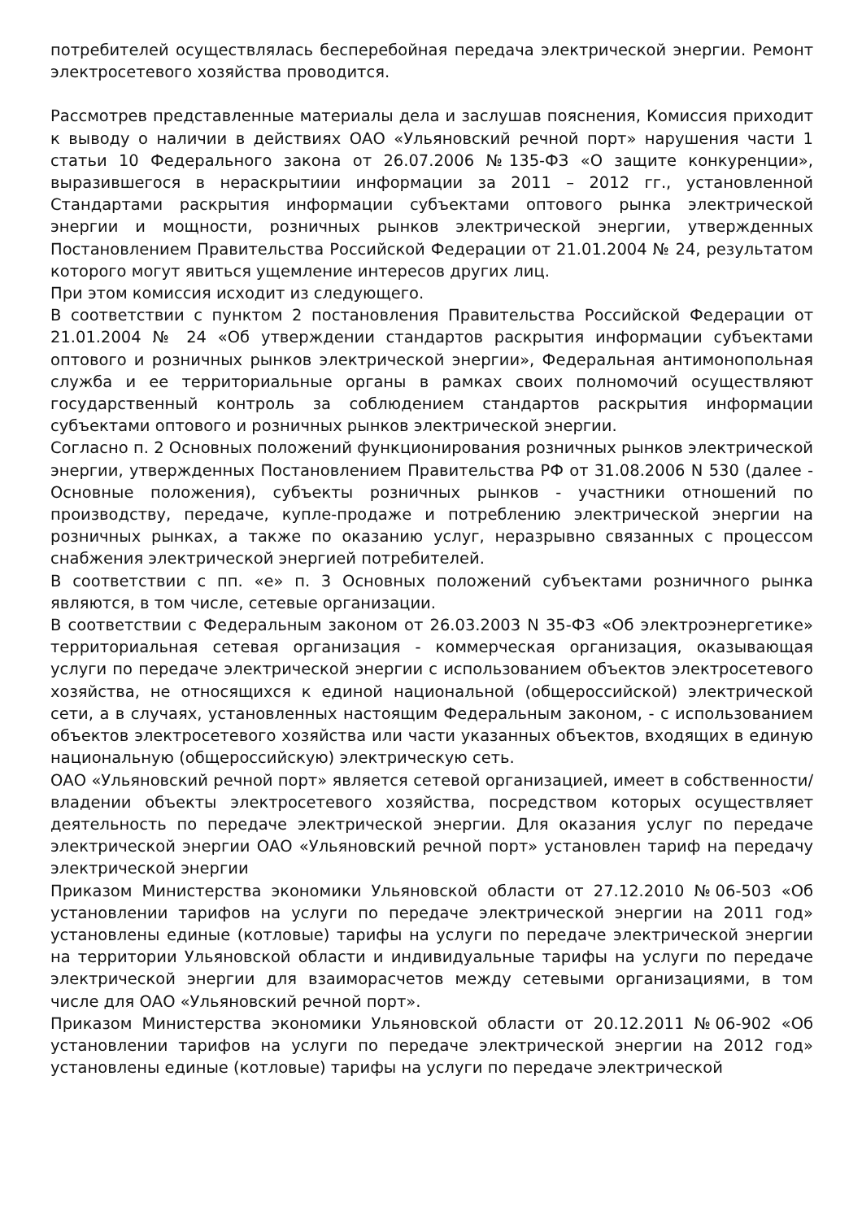потребителей осуществлялась бесперебойная передача электрической энергии. Ремонт электросетевого хозяйства проводится.
Рассмотрев представленные материалы дела и заслушав пояснения, Комиссия приходит к выводу о наличии в действиях ОАО «Ульяновский речной порт» нарушения части 1 статьи 10 Федерального закона от 26.07.2006 №135-ФЗ «О защите конкуренции», выразившегося в нераскрытиии информации за 2011 – 2012 гг., установленной Стандартами раскрытия информации субъектами оптового рынка электрической энергии и мощности, розничных рынков электрической энергии, утвержденных Постановлением Правительства Российской Федерации от 21.01.2004 № 24, результатом которого могут явиться ущемление интересов других лиц.
При этом комиссия исходит из следующего.
В соответствии с пунктом 2 постановления Правительства Российской Федерации от 21.01.2004 № 24 «Об утверждении стандартов раскрытия информации субъектами оптового и розничных рынков электрической энергии», Федеральная антимонопольная служба и ее территориальные органы в рамках своих полномочий осуществляют государственный контроль за соблюдением стандартов раскрытия информации субъектами оптового и розничных рынков электрической энергии.
Согласно п. 2 Основных положений функционирования розничных рынков электрической энергии, утвержденных Постановлением Правительства РФ от 31.08.2006 N 530 (далее - Основные положения), субъекты розничных рынков - участники отношений по производству, передаче, купле-продаже и потреблению электрической энергии на розничных рынках, а также по оказанию услуг, неразрывно связанных с процессом снабжения электрической энергией потребителей.
В соответствии с пп. «е» п. 3 Основных положений субъектами розничного рынка являются, в том числе, сетевые организации.
В соответствии с Федеральным законом от 26.03.2003 N 35-ФЗ «Об электроэнергетике» территориальная сетевая организация - коммерческая организация, оказывающая услуги по передаче электрической энергии с использованием объектов электросетевого хозяйства, не относящихся к единой национальной (общероссийской) электрической сети, а в случаях, установленных настоящим Федеральным законом, - с использованием объектов электросетевого хозяйства или части указанных объектов, входящих в единую национальную (общероссийскую) электрическую сеть.
ОАО «Ульяновский речной порт» является сетевой организацией, имеет в собственности/владении объекты электросетевого хозяйства, посредством которых осуществляет деятельность по передаче электрической энергии. Для оказания услуг по передаче электрической энергии ОАО «Ульяновский речной порт» установлен тариф на передачу электрической энергии
Приказом Министерства экономики Ульяновской области от 27.12.2010 №06-503 «Об установлении тарифов на услуги по передаче электрической энергии на 2011 год» установлены единые (котловые) тарифы на услуги по передаче электрической энергии на территории Ульяновской области и индивидуальные тарифы на услуги по передаче электрической энергии для взаиморасчетов между сетевыми организациями, в том числе для ОАО «Ульяновский речной порт».
Приказом Министерства экономики Ульяновской области от 20.12.2011 №06-902 «Об установлении тарифов на услуги по передаче электрической энергии на 2012 год» установлены единые (котловые) тарифы на услуги по передаче электрической